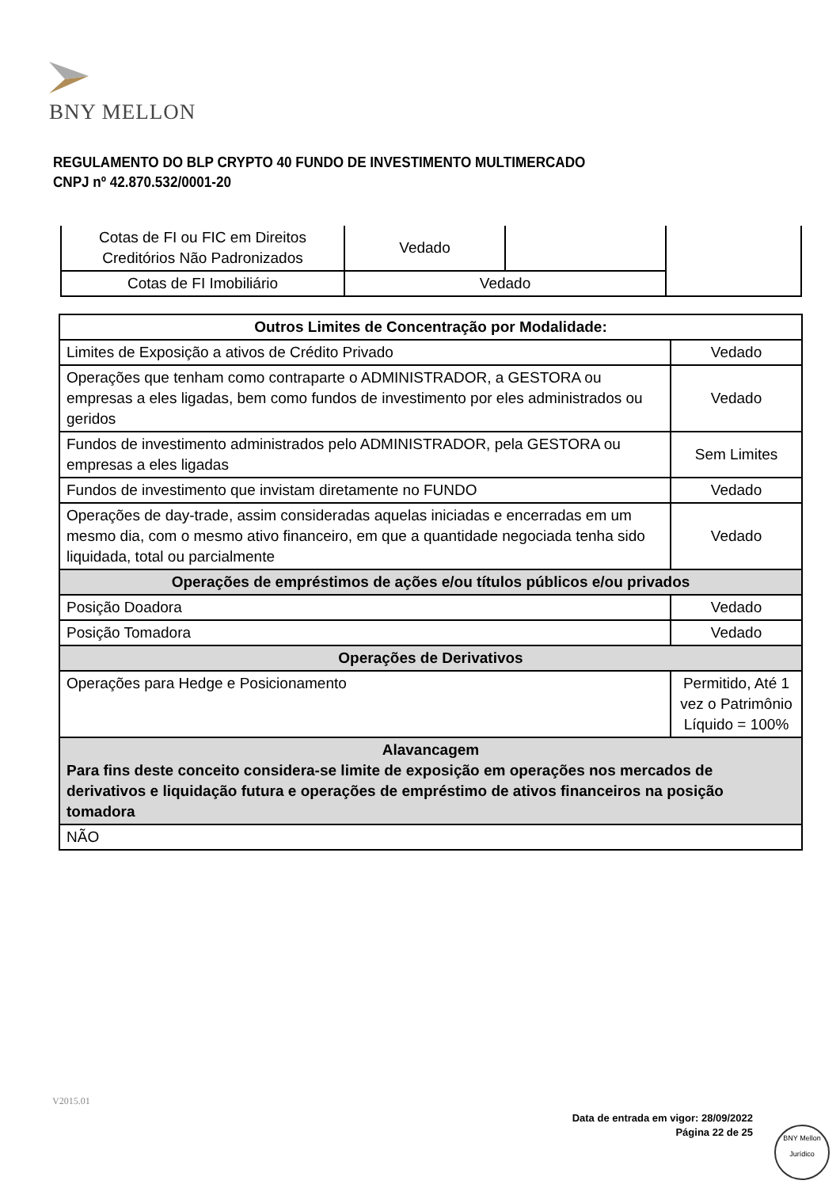BNY MELLON
REGULAMENTO DO BLP CRYPTO 40 FUNDO DE INVESTIMENTO MULTIMERCADO
CNPJ nº 42.870.532/0001-20
| Cotas de FI ou FIC em Direitos Creditórios Não Padronizados | Vedado | | |
| Cotas de FI Imobiliário | Vedado | | |
| Outros Limites de Concentração por Modalidade: | |
| Limites de Exposição a ativos de Crédito Privado | Vedado |
| Operações que tenham como contraparte o ADMINISTRADOR, a GESTORA ou empresas a eles ligadas, bem como fundos de investimento por eles administrados ou geridos | Vedado |
| Fundos de investimento administrados pelo ADMINISTRADOR, pela GESTORA ou empresas a eles ligadas | Sem Limites |
| Fundos de investimento que invistam diretamente no FUNDO | Vedado |
| Operações de day-trade, assim consideradas aquelas iniciadas e encerradas em um mesmo dia, com o mesmo ativo financeiro, em que a quantidade negociada tenha sido liquidada, total ou parcialmente | Vedado |
| Operações de empréstimos de ações e/ou títulos públicos e/ou privados | |
| Posição Doadora | Vedado |
| Posição Tomadora | Vedado |
| Operações de Derivativos | |
| Operações para Hedge e Posicionamento | Permitido, Até 1 vez o Patrimônio Líquido = 100% |
| Alavancagem Para fins deste conceito considera-se limite de exposição em operações nos mercados de derivativos e liquidação futura e operações de empréstimo de ativos financeiros na posição tomadora | |
| NÃO | |
V2015.01
Data de entrada em vigor: 28/09/2022
Página 22 de 25
BNY Mellon
Jurídico